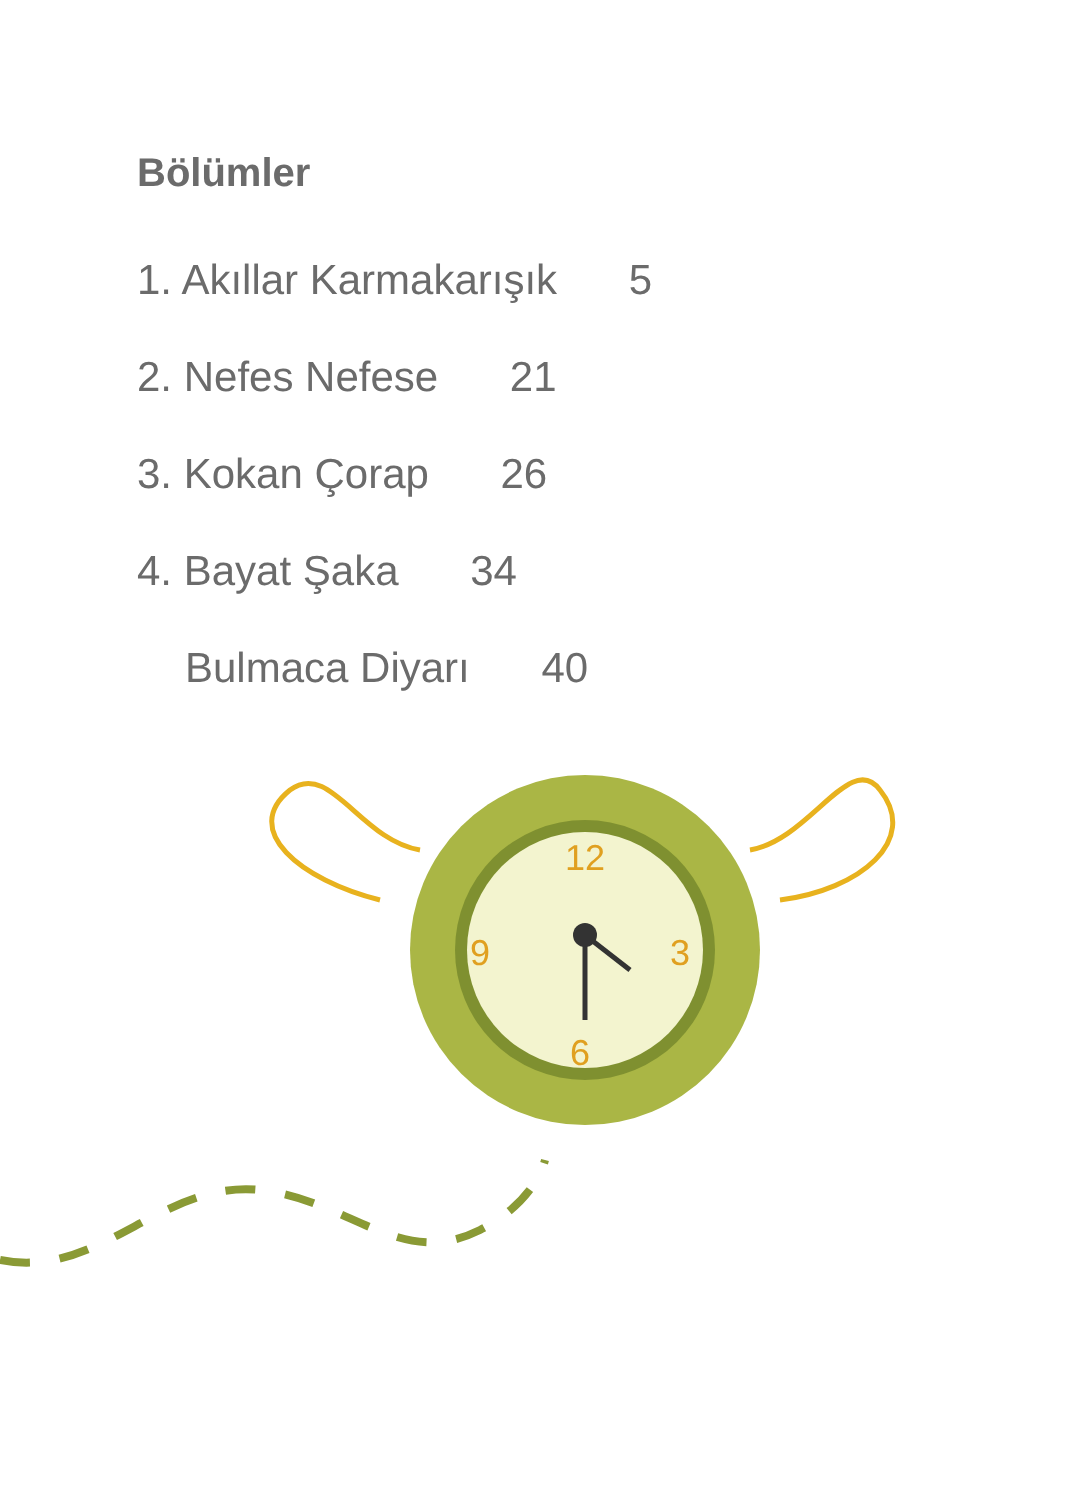Bölümler
1. Akıllar Karmakarışık 5
2. Nefes Nefese 21
3. Kokan Çorap 26
4. Bayat Şaka 34
Bulmaca Diyarı 40
12
3
6
9